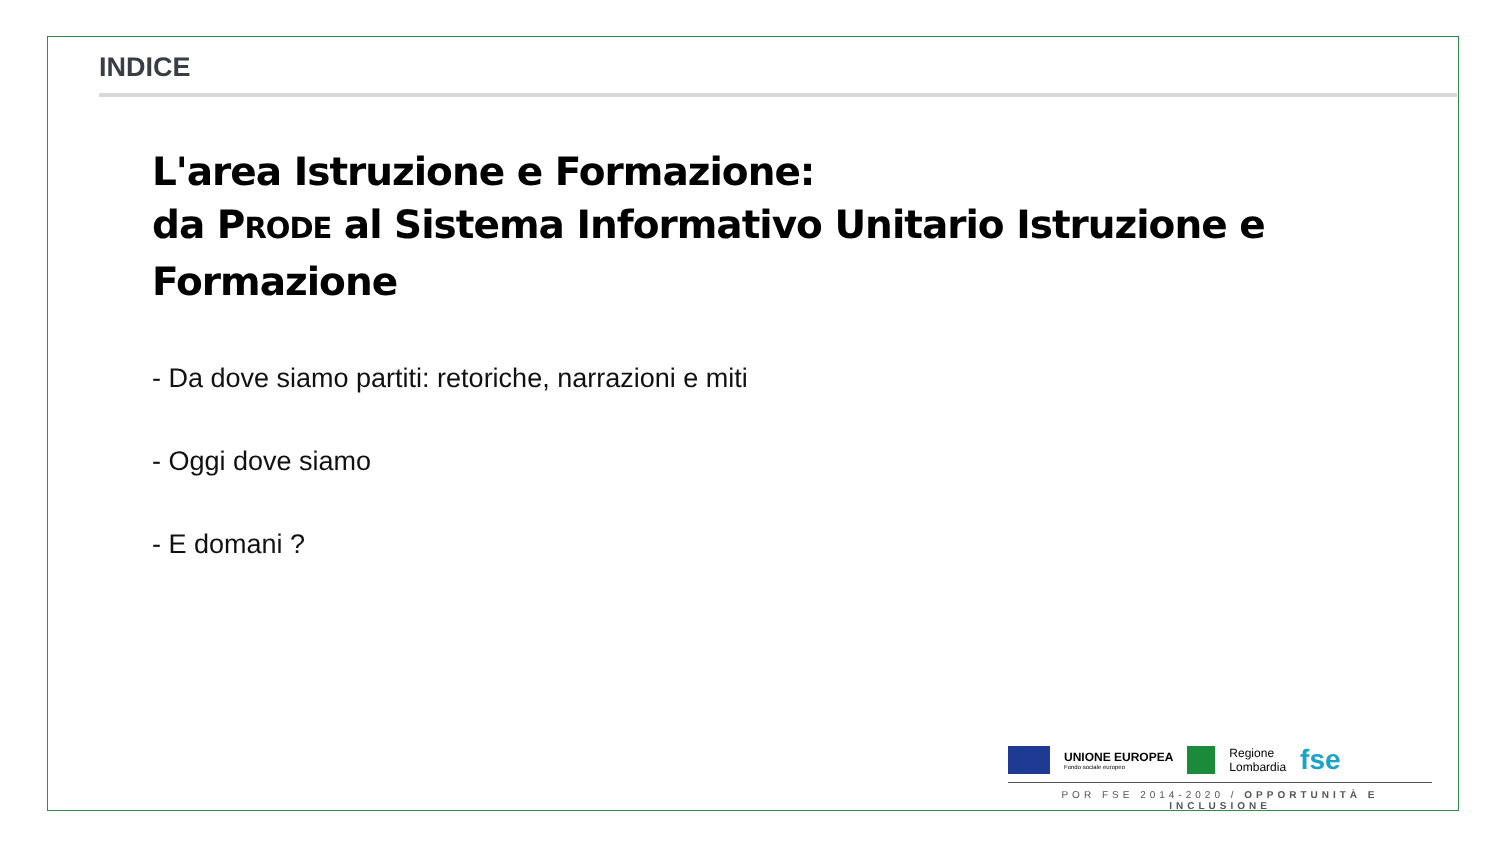INDICE
L'area Istruzione e Formazione:
da PRODE al Sistema Informativo Unitario Istruzione e Formazione
- Da dove siamo partiti: retoriche, narrazioni e miti
- Oggi dove siamo
- E domani ?
UNIONE EUROPEA
Fondo sociale europeo
Regione
Lombardia
fse
POR FSE 2014-2020 / OPPORTUNITÀ E INCLUSIONE